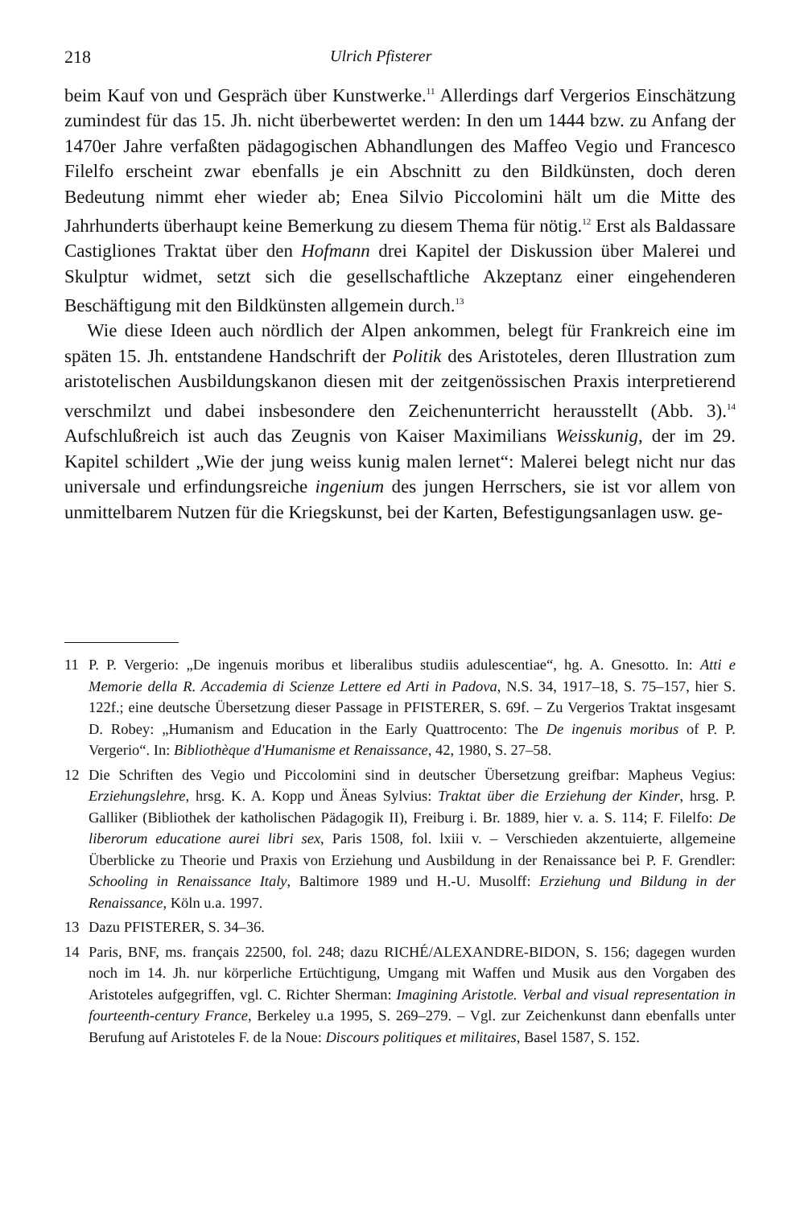218 Ulrich Pfisterer
beim Kauf von und Gespräch über Kunstwerke.<sup>11</sup> Allerdings darf Vergerios Einschätzung zumindest für das 15. Jh. nicht überbewertet werden: In den um 1444 bzw. zu Anfang der 1470er Jahre verfaßten pädagogischen Abhandlungen des Maffeo Vegio und Francesco Filelfo erscheint zwar ebenfalls je ein Abschnitt zu den Bildkünsten, doch deren Bedeutung nimmt eher wieder ab; Enea Silvio Piccolomini hält um die Mitte des Jahrhunderts überhaupt keine Bemerkung zu diesem Thema für nötig.<sup>12</sup> Erst als Baldassare Castigliones Traktat über den Hofmann drei Kapitel der Diskussion über Malerei und Skulptur widmet, setzt sich die gesellschaftliche Akzeptanz einer eingehenderen Beschäftigung mit den Bildkünsten allgemein durch.<sup>13</sup>
Wie diese Ideen auch nördlich der Alpen ankommen, belegt für Frankreich eine im späten 15. Jh. entstandene Handschrift der Politik des Aristoteles, deren Illustration zum aristotelischen Ausbildungskanon diesen mit der zeitgenössischen Praxis interpretierend verschmilzt und dabei insbesondere den Zeichenunterricht herausstellt (Abb. 3).<sup>14</sup> Aufschlußreich ist auch das Zeugnis von Kaiser Maximilians Weisskunig, der im 29. Kapitel schildert „Wie der jung weiss kunig malen lernet“: Malerei belegt nicht nur das universale und erfindungsreiche ingenium des jungen Herrschers, sie ist vor allem von unmittelbarem Nutzen für die Kriegskunst, bei der Karten, Befestigungsanlagen usw. ge-
11 P. P. Vergerio: „De ingenuis moribus et liberalibus studiis adulescentiae“, hg. A. Gnesotto. In: Atti e Memorie della R. Accademia di Scienze Lettere ed Arti in Padova, N.S. 34, 1917–18, S. 75–157, hier S. 122f.; eine deutsche Übersetzung dieser Passage in PFISTERER, S. 69f. – Zu Vergerios Traktat insgesamt D. Robey: „Humanism and Education in the Early Quattrocento: The De ingenuis moribus of P. P. Vergerio“. In: Bibliothèque d'Humanisme et Renaissance, 42, 1980, S. 27–58.
12 Die Schriften des Vegio und Piccolomini sind in deutscher Übersetzung greifbar: Mapheus Vegius: Erziehungslehre, hrsg. K. A. Kopp und Äneas Sylvius: Traktat über die Erziehung der Kinder, hrsg. P. Galliker (Bibliothek der katholischen Pädagogik II), Freiburg i. Br. 1889, hier v. a. S. 114; F. Filelfo: De liberorum educatione aurei libri sex, Paris 1508, fol. lxiii v. – Verschieden akzentuierte, allgemeine Überblicke zu Theorie und Praxis von Erziehung und Ausbildung in der Renaissance bei P. F. Grendler: Schooling in Renaissance Italy, Baltimore 1989 und H.-U. Musolff: Erziehung und Bildung in der Renaissance, Köln u.a. 1997.
13 Dazu PFISTERER, S. 34–36.
14 Paris, BNF, ms. français 22500, fol. 248; dazu RICHÉ/ALEXANDRE-BIDON, S. 156; dagegen wurden noch im 14. Jh. nur körperliche Ertüchtigung, Umgang mit Waffen und Musik aus den Vorgaben des Aristoteles aufgegriffen, vgl. C. Richter Sherman: Imagining Aristotle. Verbal and visual representation in fourteenth-century France, Berkeley u.a 1995, S. 269–279. – Vgl. zur Zeichenkunst dann ebenfalls unter Berufung auf Aristoteles F. de la Noue: Discours politiques et militaires, Basel 1587, S. 152.